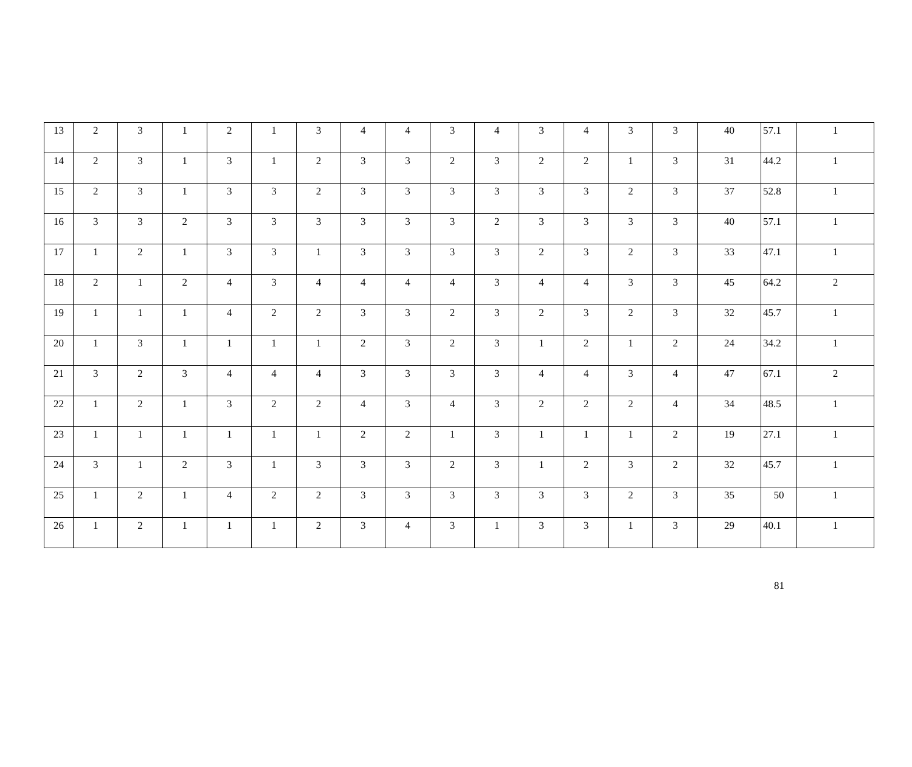| 13 | 2 | 3 | 1 | 2 | 1 | 3 | 4 | 4 | 3 | 4 | 3 | 4 | 3 | 3 | 40 | 57.1 | 1 |
| 14 | 2 | 3 | 1 | 3 | 1 | 2 | 3 | 3 | 2 | 3 | 2 | 2 | 1 | 3 | 31 | 44.2 | 1 |
| 15 | 2 | 3 | 1 | 3 | 3 | 2 | 3 | 3 | 3 | 3 | 3 | 3 | 2 | 3 | 37 | 52.8 | 1 |
| 16 | 3 | 3 | 2 | 3 | 3 | 3 | 3 | 3 | 3 | 2 | 3 | 3 | 3 | 3 | 40 | 57.1 | 1 |
| 17 | 1 | 2 | 1 | 3 | 3 | 1 | 3 | 3 | 3 | 3 | 2 | 3 | 2 | 3 | 33 | 47.1 | 1 |
| 18 | 2 | 1 | 2 | 4 | 3 | 4 | 4 | 4 | 4 | 3 | 4 | 4 | 3 | 3 | 45 | 64.2 | 2 |
| 19 | 1 | 1 | 1 | 4 | 2 | 2 | 3 | 3 | 2 | 3 | 2 | 3 | 2 | 3 | 32 | 45.7 | 1 |
| 20 | 1 | 3 | 1 | 1 | 1 | 1 | 2 | 3 | 2 | 3 | 1 | 2 | 1 | 2 | 24 | 34.2 | 1 |
| 21 | 3 | 2 | 3 | 4 | 4 | 4 | 3 | 3 | 3 | 3 | 4 | 4 | 3 | 4 | 47 | 67.1 | 2 |
| 22 | 1 | 2 | 1 | 3 | 2 | 2 | 4 | 3 | 4 | 3 | 2 | 2 | 2 | 4 | 34 | 48.5 | 1 |
| 23 | 1 | 1 | 1 | 1 | 1 | 1 | 2 | 2 | 1 | 3 | 1 | 1 | 1 | 2 | 19 | 27.1 | 1 |
| 24 | 3 | 1 | 2 | 3 | 1 | 3 | 3 | 3 | 2 | 3 | 1 | 2 | 3 | 2 | 32 | 45.7 | 1 |
| 25 | 1 | 2 | 1 | 4 | 2 | 2 | 3 | 3 | 3 | 3 | 3 | 3 | 2 | 3 | 35 | 50 | 1 |
| 26 | 1 | 2 | 1 | 1 | 1 | 2 | 3 | 4 | 3 | 1 | 3 | 3 | 1 | 3 | 29 | 40.1 | 1 |
81